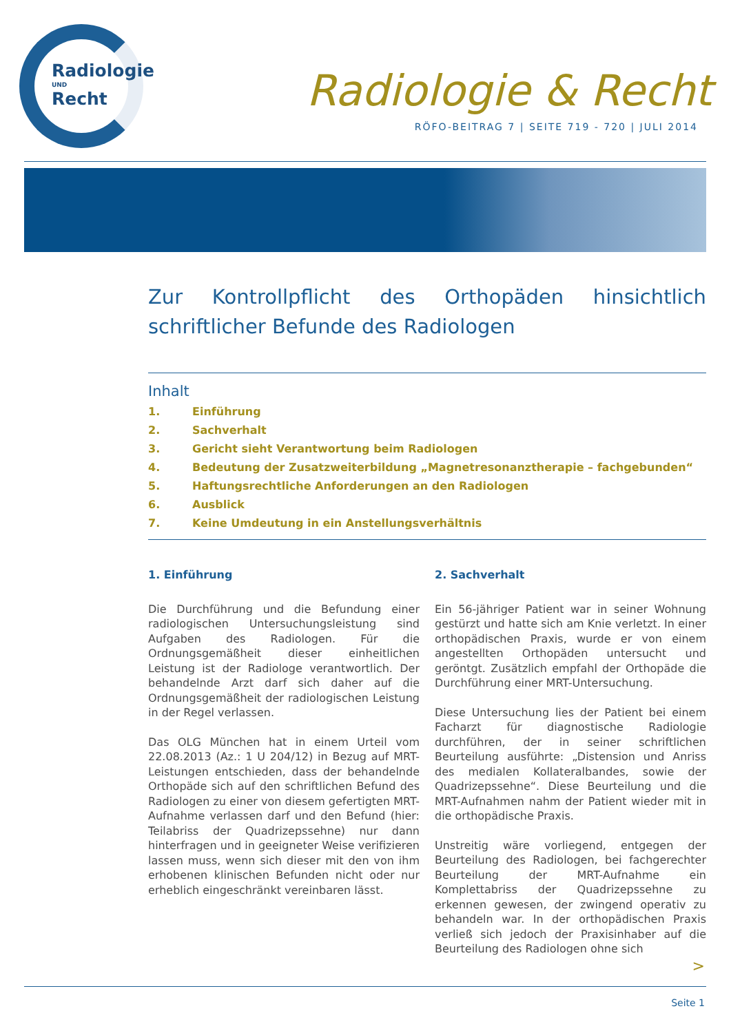Radiologie
UND
Recht
Radiologie & Recht
RÖFO-BEITRAG 7 | SEITE 719 - 720 | JULI 2014
Zur Kontrollpflicht des Orthopäden hinsichtlich schriftlicher Befunde des Radiologen
Inhalt
1. Einführung
2. Sachverhalt
3. Gericht sieht Verantwortung beim Radiologen
4. Bedeutung der Zusatzweiterbildung „Magnetresonanztherapie – fachgebunden“
5. Haftungsrechtliche Anforderungen an den Radiologen
6. Ausblick
7. Keine Umdeutung in ein Anstellungsverhältnis
1. Einführung
Die Durchführung und die Befundung einer radiologischen Untersuchungsleistung sind Aufgaben des Radiologen. Für die Ordnungsgemäßheit dieser einheitlichen Leistung ist der Radiologe verantwortlich. Der behandelnde Arzt darf sich daher auf die Ordnungsgemäßheit der radiologischen Leistung in der Regel verlassen.
Das OLG München hat in einem Urteil vom 22.08.2013 (Az.: 1 U 204/12) in Bezug auf MRT-Leistungen entschieden, dass der behandelnde Orthopäde sich auf den schriftlichen Befund des Radiologen zu einer von diesem gefertigten MRT-Aufnahme verlassen darf und den Befund (hier: Teilabriss der Quadrizepssehne) nur dann hinterfragen und in geeigneter Weise verifizieren lassen muss, wenn sich dieser mit den von ihm erhobenen klinischen Befunden nicht oder nur erheblich eingeschränkt vereinbaren lässt.
2. Sachverhalt
Ein 56-jähriger Patient war in seiner Wohnung gestürzt und hatte sich am Knie verletzt. In einer orthopädischen Praxis, wurde er von einem angestellten Orthopäden untersucht und geröntgt. Zusätzlich empfahl der Orthopäde die Durchführung einer MRT-Untersuchung.
Diese Untersuchung lies der Patient bei einem Facharzt für diagnostische Radiologie durchführen, der in seiner schriftlichen Beurteilung ausführte: „Distension und Anriss des medialen Kollateralbandes, sowie der Quadrizepssehne“. Diese Beurteilung und die MRT-Aufnahmen nahm der Patient wieder mit in die orthopädische Praxis.
Unstreitig wäre vorliegend, entgegen der Beurteilung des Radiologen, bei fachgerechter Beurteilung der MRT-Aufnahme ein Komplettabriss der Quadrizepssehne zu erkennen gewesen, der zwingend operativ zu behandeln war. In der orthopädischen Praxis verließ sich jedoch der Praxisinhaber auf die Beurteilung des Radiologen ohne sich
>
Seite 1